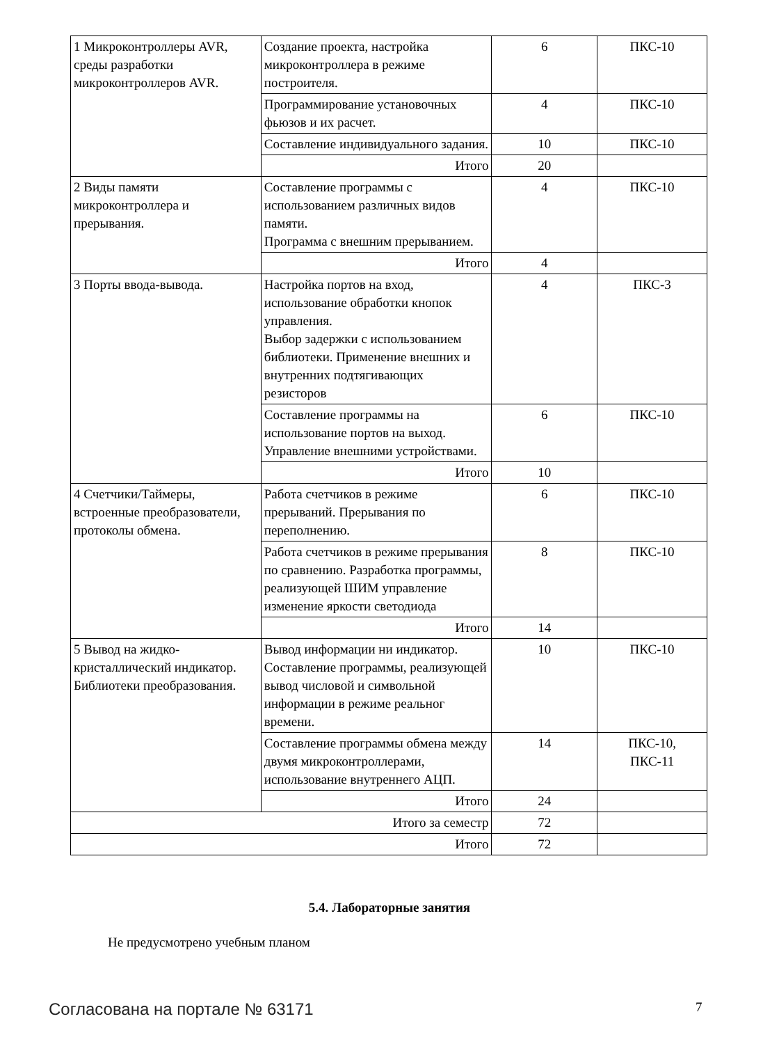| 1 Микроконтроллеры AVR, среды разработки микроконтроллеров AVR. | Создание проекта, настройка микроконтроллера в режиме построителя. | 6 | ПКС-10 |
| | Программирование установочных фьюзов и их расчет. | 4 | ПКС-10 |
| | Составление индивидуального задания. | 10 | ПКС-10 |
| | Итого | 20 | |
| 2 Виды памяти микроконтроллера и прерывания. | Составление программы с использованием различных видов памяти. Программа с внешним прерыванием. | 4 | ПКС-10 |
| | Итого | 4 | |
| 3 Порты ввода-вывода. | Настройка портов на вход, использование обработки кнопок управления. Выбор задержки с использованием библиотеки. Применение внешних и внутренних подтягивающих резисторов | 4 | ПКС-3 |
| | Составление программы на использование портов на выход. Управление внешними устройствами. | 6 | ПКС-10 |
| | Итого | 10 | |
| 4 Счетчики/Таймеры, встроенные преобразователи, протоколы обмена. | Работа счетчиков в режиме прерываний. Прерывания по переполнению. | 6 | ПКС-10 |
| | Работа счетчиков в режиме прерывания по сравнению. Разработка программы, реализующей ШИМ управление изменение яркости светодиода | 8 | ПКС-10 |
| | Итого | 14 | |
| 5 Вывод на жидко-кристаллический индикатор. Библиотеки преобразования. | Вывод информации ни индикатор. Составление программы, реализующей вывод числовой и символьной информации в режиме реальног времени. | 10 | ПКС-10 |
| | Составление программы обмена между двумя микроконтроллерами, использование внутреннего АЦП. | 14 | ПКС-10, ПКС-11 |
| | Итого | 24 | |
| Итого за семестр | | 72 | |
| Итого | | 72 | |
5.4. Лабораторные занятия
Не предусмотрено учебным планом
Согласована на портале № 63171 7